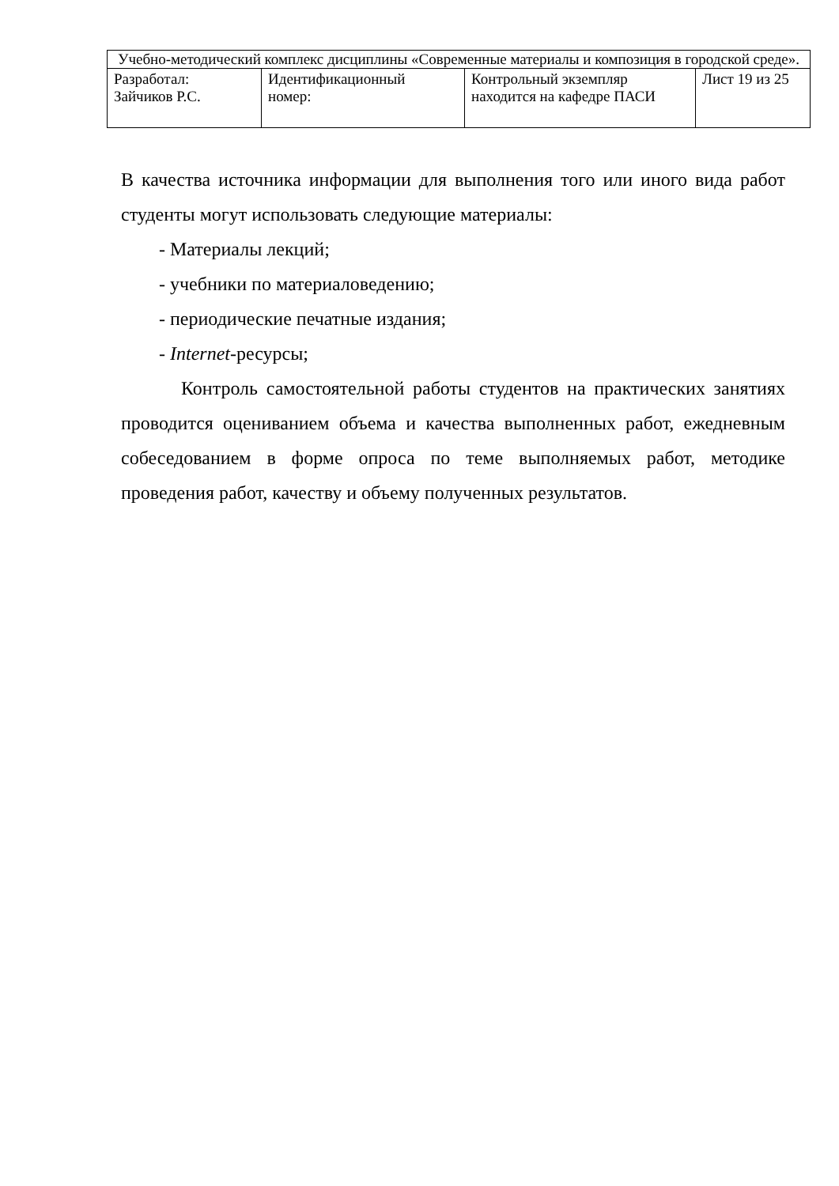| Учебно-методический комплекс дисциплины «Современные материалы и композиция в городской среде». | | | |
| Разработал: Зайчиков Р.С. | Идентификационный номер: | Контрольный экземпляр находится на кафедре ПАСИ | Лист 19 из 25 |
В качества источника информации для выполнения того или иного вида работ студенты могут использовать следующие материалы:
- Материалы лекций;
- учебники по материаловедению;
- периодические печатные издания;
- Internet-ресурсы;
Контроль самостоятельной работы студентов на практических занятиях проводится оцениванием объема и качества выполненных работ, ежедневным собеседованием в форме опроса по теме выполняемых работ, методике проведения работ, качеству и объему полученных результатов.